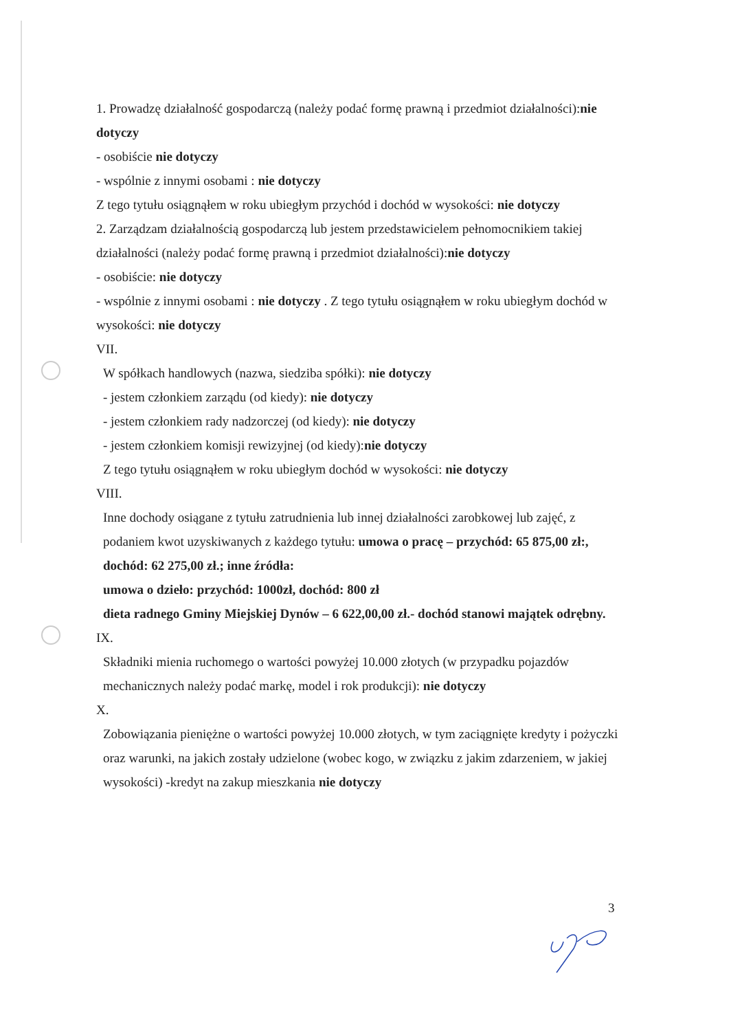1. Prowadzę działalność gospodarczą (należy podać formę prawną i przedmiot działalności):nie dotyczy
- osobiście nie dotyczy
- wspólnie z innymi osobami : nie dotyczy
Z tego tytułu osiągnąłem w roku ubiegłym przychód i dochód w wysokości: nie dotyczy
2. Zarządzam działalnością gospodarczą lub jestem przedstawicielem pełnomocnikiem takiej działalności (należy podać formę prawną i przedmiot działalności):nie dotyczy
- osobiście: nie dotyczy
- wspólnie z innymi osobami : nie dotyczy . Z tego tytułu osiągnąłem w roku ubiegłym dochód w wysokości: nie dotyczy
VII.
W spółkach handlowych (nazwa, siedziba spółki): nie dotyczy
- jestem członkiem zarządu (od kiedy): nie dotyczy
- jestem członkiem rady nadzorczej (od kiedy): nie dotyczy
- jestem członkiem komisji rewizyjnej (od kiedy):nie dotyczy
Z tego tytułu osiągnąłem w roku ubiegłym dochód w wysokości: nie dotyczy
VIII.
Inne dochody osiągane z tytułu zatrudnienia lub innej działalności zarobkowej lub zajęć, z podaniem kwot uzyskiwanych z każdego tytułu: umowa o pracę – przychód: 65 875,00 zł:, dochód: 62 275,00 zł.; inne źródła:
umowa o dzieło: przychód: 1000zł, dochód: 800 zł
dieta radnego Gminy Miejskiej Dynów – 6 622,00,00 zł.- dochód stanowi majątek odrębny.
IX.
Składniki mienia ruchomego o wartości powyżej 10.000 złotych (w przypadku pojazdów mechanicznych należy podać markę, model i rok produkcji): nie dotyczy
X.
Zobowiązania pieniężne o wartości powyżej 10.000 złotych, w tym zaciągnięte kredyty i pożyczki oraz warunki, na jakich zostały udzielone (wobec kogo, w związku z jakim zdarzeniem, w jakiej wysokości) -kredyt na zakup mieszkania nie dotyczy
3